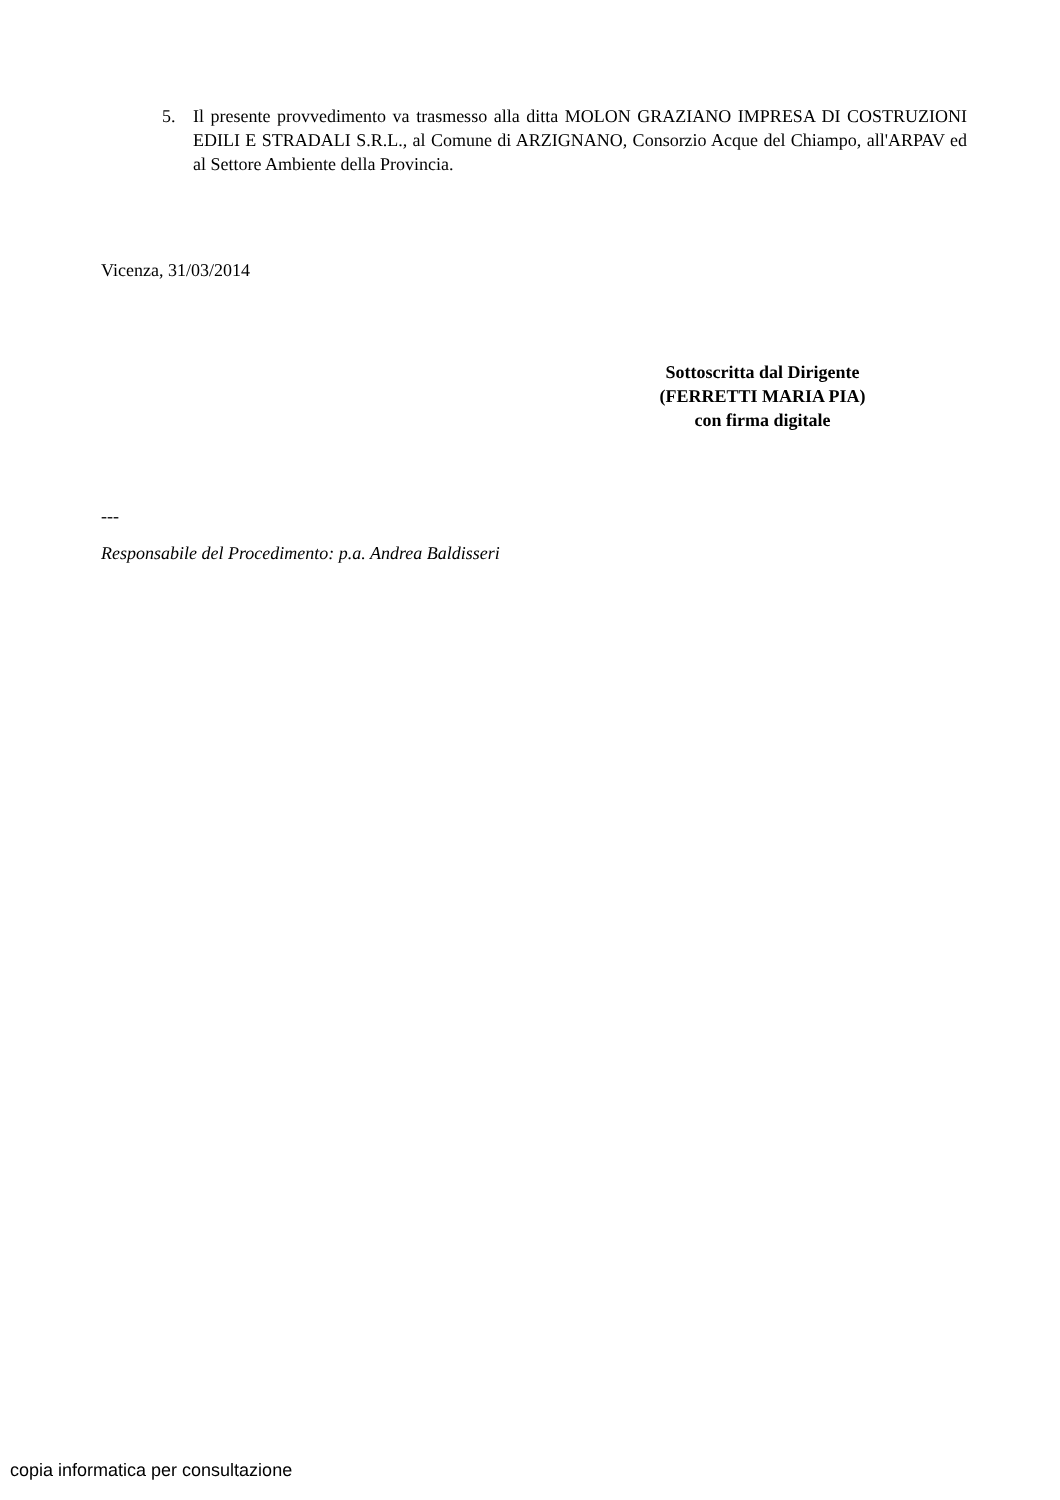5. Il presente provvedimento va trasmesso alla ditta MOLON GRAZIANO IMPRESA DI COSTRUZIONI EDILI E STRADALI S.R.L., al Comune di ARZIGNANO, Consorzio Acque del Chiampo, all'ARPAV ed al Settore Ambiente della Provincia.
Vicenza, 31/03/2014
Sottoscritta dal Dirigente
(FERRETTI MARIA PIA)
con firma digitale
---
Responsabile del Procedimento: p.a. Andrea Baldisseri
copia informatica per consultazione